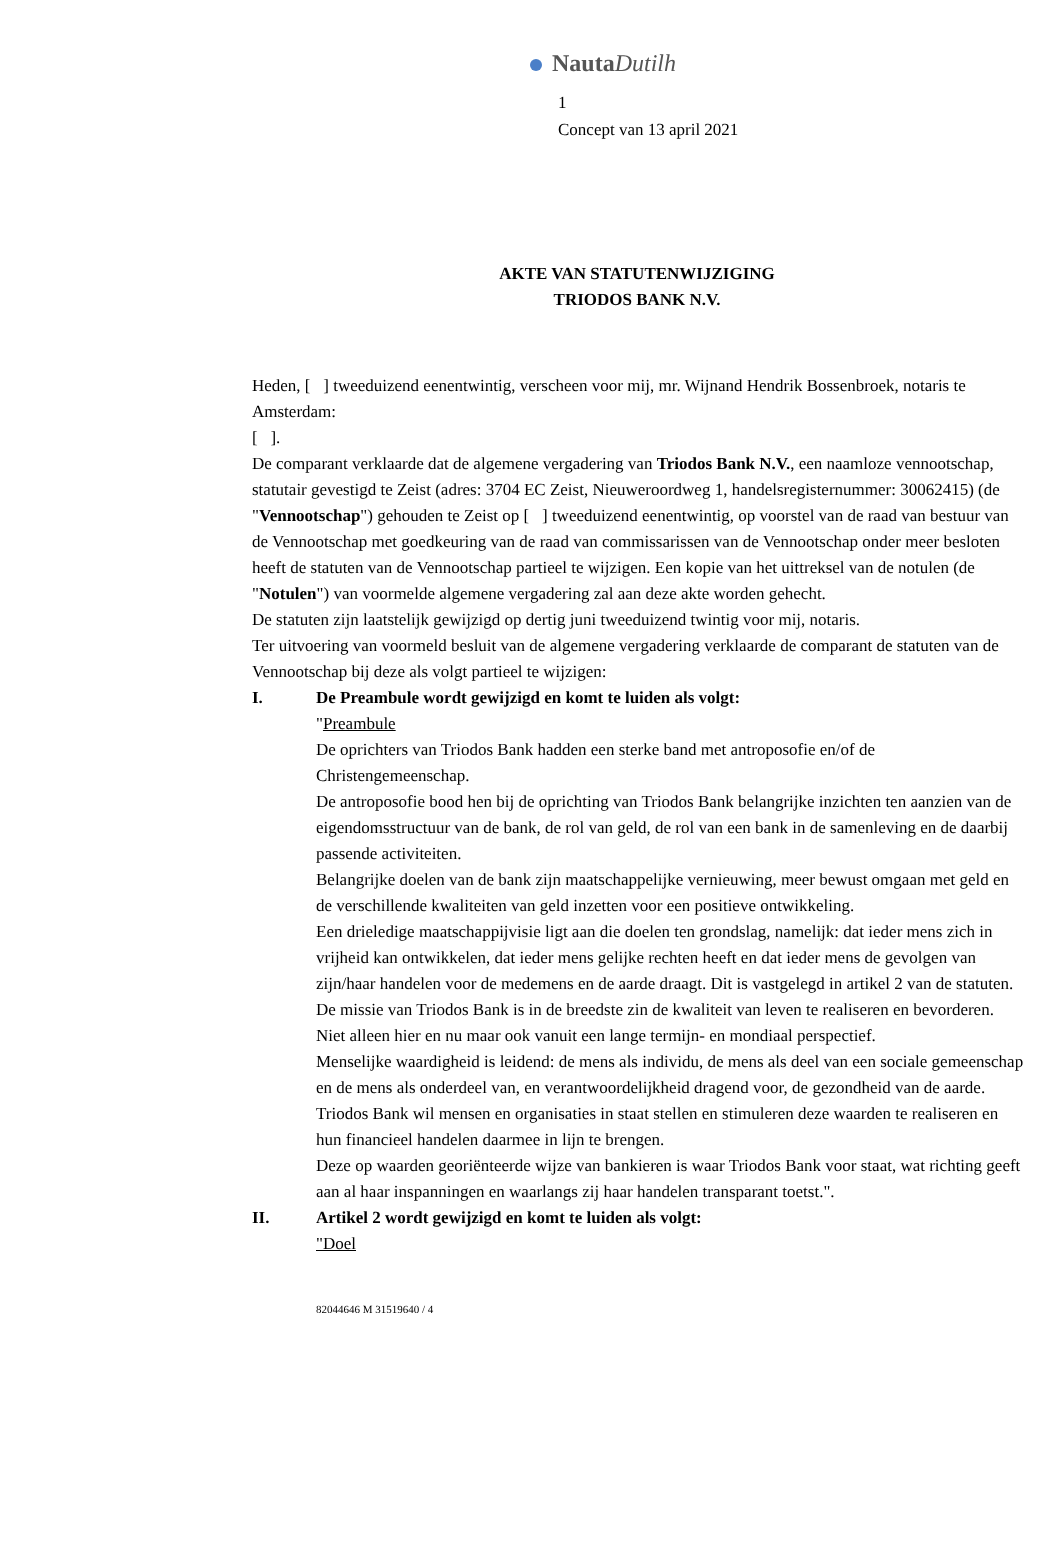NautaDutilh
1
Concept van 13 april 2021
AKTE VAN STATUTENWIJZIGING
TRIODOS BANK N.V.
Heden, [ ] tweeduizend eenentwintig, verscheen voor mij, mr. Wijnand Hendrik Bossenbroek, notaris te Amsterdam:
[ ].
De comparant verklaarde dat de algemene vergadering van Triodos Bank N.V., een naamloze vennootschap, statutair gevestigd te Zeist (adres: 3704 EC Zeist, Nieuweroordweg 1, handelsregisternummer: 30062415) (de "Vennootschap") gehouden te Zeist op [ ] tweeduizend eenentwintig, op voorstel van de raad van bestuur van de Vennootschap met goedkeuring van de raad van commissarissen van de Vennootschap onder meer besloten heeft de statuten van de Vennootschap partieel te wijzigen. Een kopie van het uittreksel van de notulen (de "Notulen") van voormelde algemene vergadering zal aan deze akte worden gehecht.
De statuten zijn laatstelijk gewijzigd op dertig juni tweeduizend twintig voor mij, notaris.
Ter uitvoering van voormeld besluit van de algemene vergadering verklaarde de comparant de statuten van de Vennootschap bij deze als volgt partieel te wijzigen:
I. De Preambule wordt gewijzigd en komt te luiden als volgt:
"Preambule
De oprichters van Triodos Bank hadden een sterke band met antroposofie en/of de Christengemeenschap.
De antroposofie bood hen bij de oprichting van Triodos Bank belangrijke inzichten ten aanzien van de eigendomsstructuur van de bank, de rol van geld, de rol van een bank in de samenleving en de daarbij passende activiteiten.
Belangrijke doelen van de bank zijn maatschappelijke vernieuwing, meer bewust omgaan met geld en de verschillende kwaliteiten van geld inzetten voor een positieve ontwikkeling.
Een drieledige maatschappijvisie ligt aan die doelen ten grondslag, namelijk: dat ieder mens zich in vrijheid kan ontwikkelen, dat ieder mens gelijke rechten heeft en dat ieder mens de gevolgen van zijn/haar handelen voor de medemens en de aarde draagt. Dit is vastgelegd in artikel 2 van de statuten.
De missie van Triodos Bank is in de breedste zin de kwaliteit van leven te realiseren en bevorderen. Niet alleen hier en nu maar ook vanuit een lange termijn- en mondiaal perspectief.
Menselijke waardigheid is leidend: de mens als individu, de mens als deel van een sociale gemeenschap en de mens als onderdeel van, en verantwoordelijkheid dragend voor, de gezondheid van de aarde.
Triodos Bank wil mensen en organisaties in staat stellen en stimuleren deze waarden te realiseren en hun financieel handelen daarmee in lijn te brengen.
Deze op waarden georiënteerde wijze van bankieren is waar Triodos Bank voor staat, wat richting geeft aan al haar inspanningen en waarlangs zij haar handelen transparant toetst.".
II. Artikel 2 wordt gewijzigd en komt te luiden als volgt:
"Doel
82044646 M 31519640 / 4